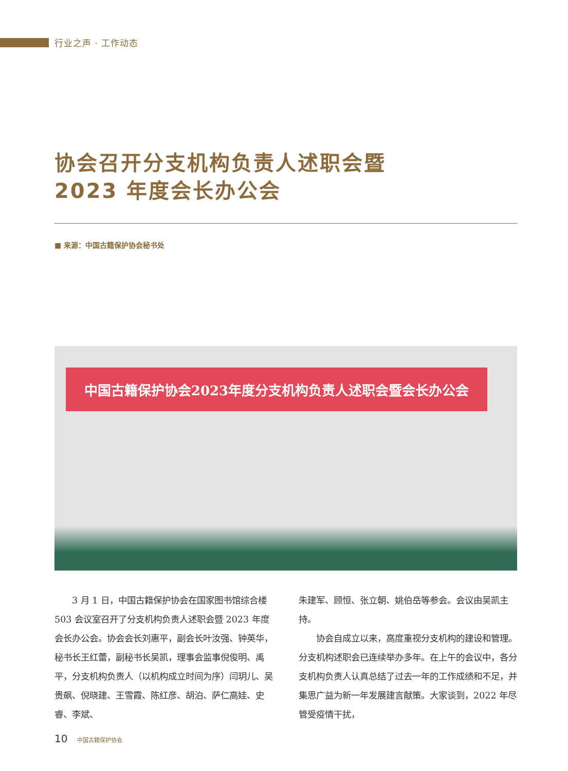行业之声 · 工作动态
协会召开分支机构负责人述职会暨
2023 年度会长办公会
■ 来源：中国古籍保护协会秘书处
中国古籍保护协会2023年度分支机构负责人述职会暨会长办公会
　　3 月 1 日，中国古籍保护协会在国家图书馆综合楼 503 会议室召开了分支机构负责人述职会暨 2023 年度会长办公会。协会会长刘惠平，副会长叶汝强、钟英华，秘书长王红蕾，副秘书长吴凯，理事会监事倪俊明、禹平，分支机构负责人（以机构成立时间为序）闫玥儿、吴贵飙、倪晓建、王雪霞、陈红彦、胡泊、萨仁高娃、史睿、李斌、
朱建军、顾恒、张立朝、姚伯岳等参会。会议由吴凯主持。
　　协会自成立以来，高度重视分支机构的建设和管理。分支机构述职会已连续举办多年。在上午的会议中，各分支机构负责人认真总结了过去一年的工作成绩和不足，并集思广益为新一年发展建言献策。大家谈到，2022 年尽管受疫情干扰，
10 中国古籍保护协会